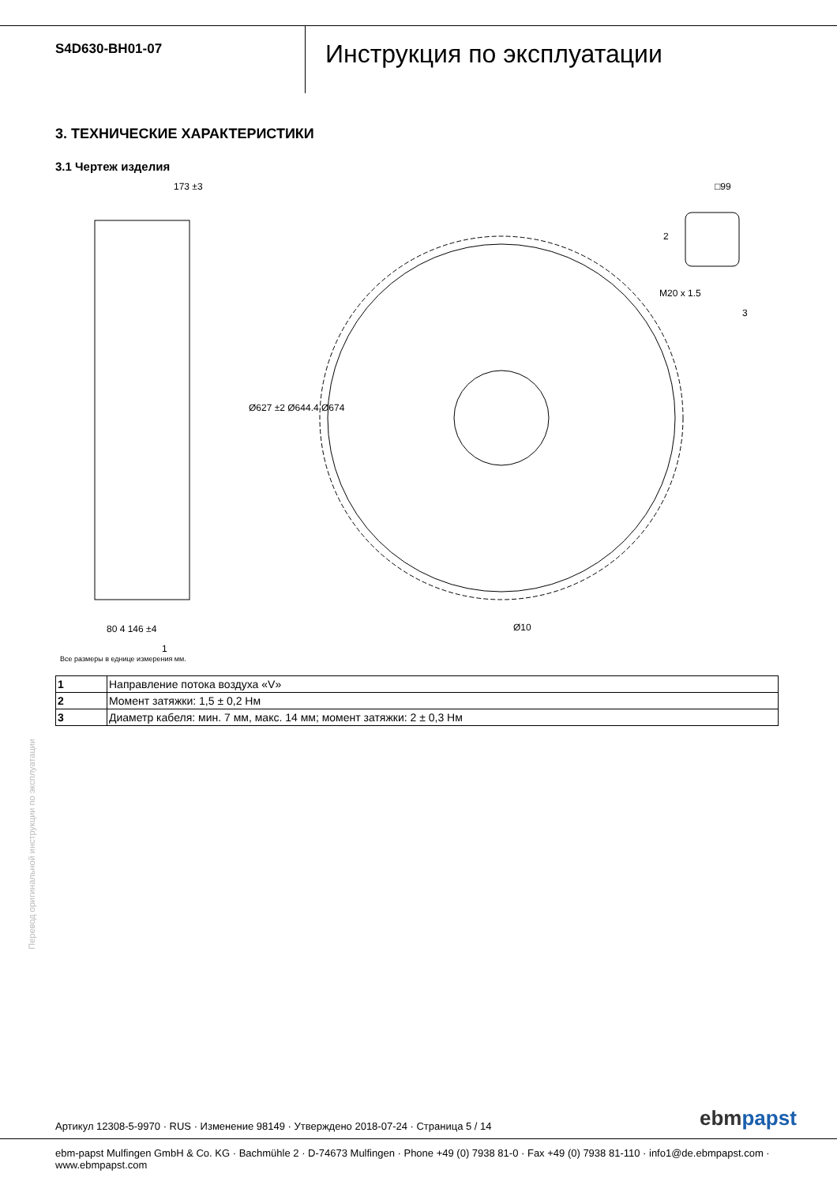S4D630-BH01-07
Инструкция по эксплуатации
3. ТЕХНИЧЕСКИЕ ХАРАКТЕРИСТИКИ
3.1 Чертеж изделия
173 ±3 □99
M20 x 1.5
2
3
Ø627 ±2 Ø644.4 Ø674
80 4 146 ±4 Ø10
1
Все размеры в еднице измерения мм.
| 1 | Направление потока воздуха «V» |
| 2 | Момент затяжки: 1,5 ± 0,2 Нм |
| 3 | Диаметр кабеля: мин. 7 мм, макс. 14 мм; момент затяжки: 2 ± 0,3 Нм |
Перевод оригинальной инструкции по эксплуатации
Артикул 12308-5-9970 · RUS · Изменение 98149 · Утверждено 2018-07-24 · Страница 5 / 14
ebmpapst
ebm-papst Mulfingen GmbH & Co. KG · Bachmühle 2 · D-74673 Mulfingen · Phone +49 (0) 7938 81-0 · Fax +49 (0) 7938 81-110 · info1@de.ebmpapst.com · www.ebmpapst.com